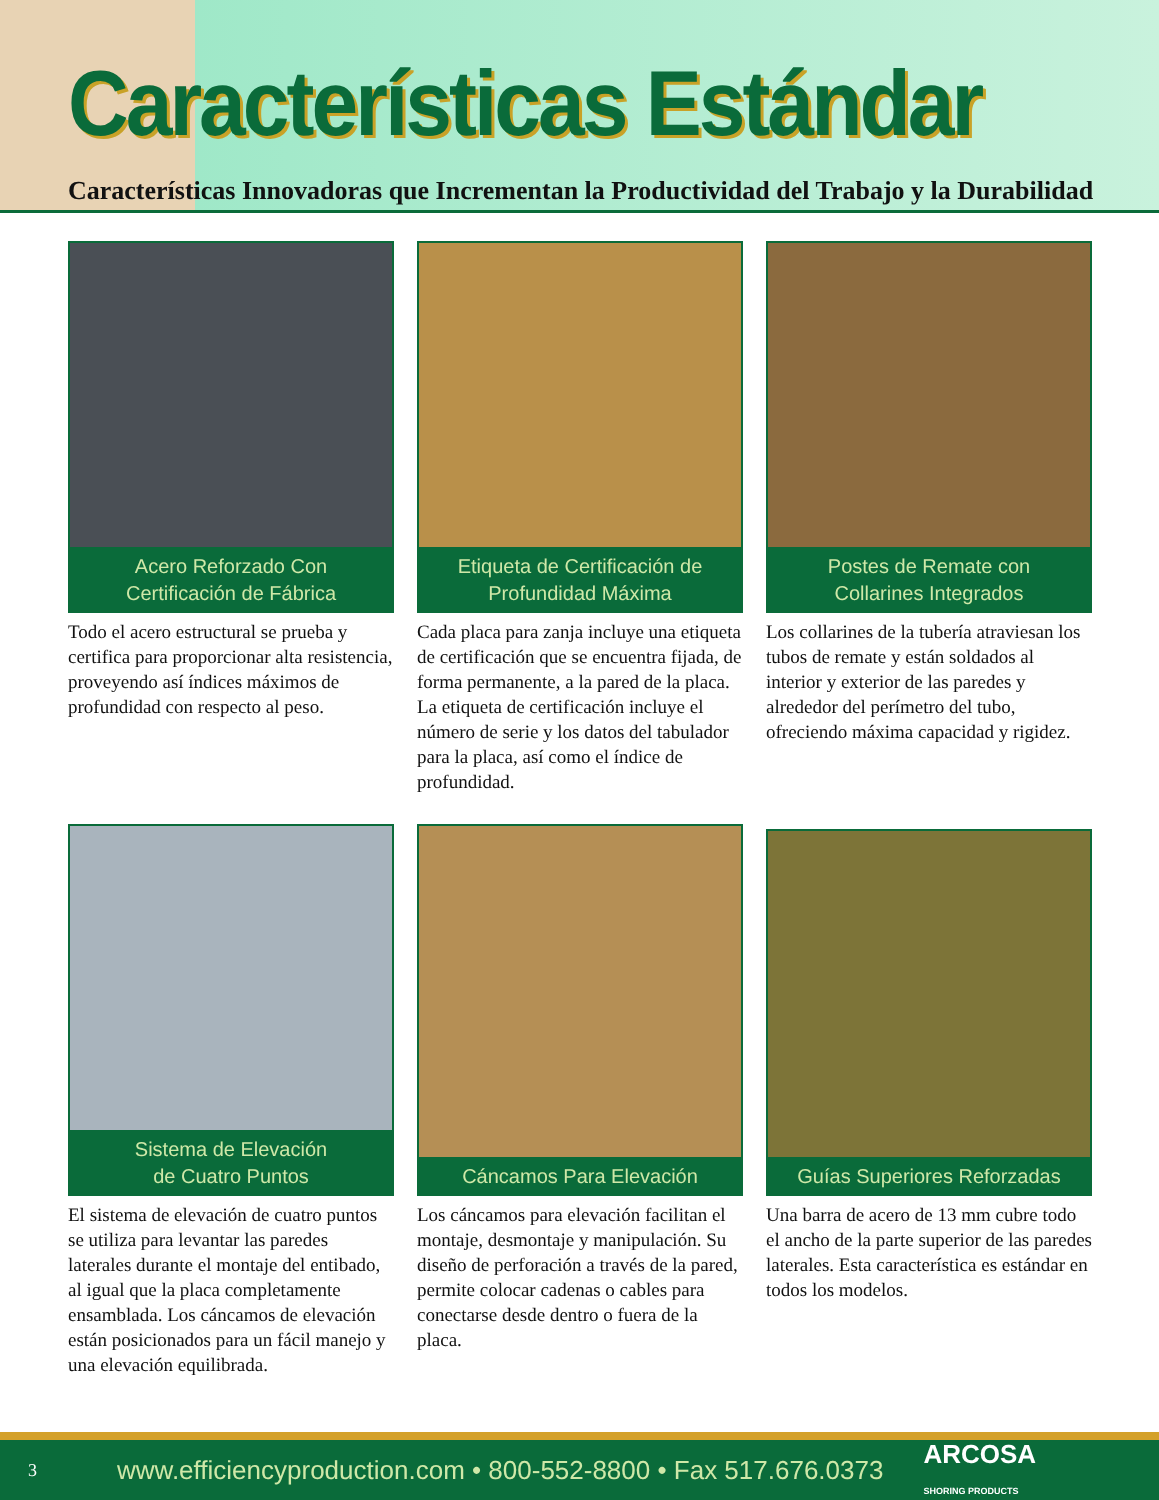Características Estándar
Características Innovadoras que Incrementan la Productividad del Trabajo y la Durabilidad
Acero Reforzado Con
Certificación de Fábrica
Todo el acero estructural se prueba y certifica para proporcionar alta resistencia, proveyendo así índices máximos de profundidad con respecto al peso.
Etiqueta de Certificación de
Profundidad Máxima
Cada placa para zanja incluye una etiqueta de certificación que se encuentra fijada, de forma permanente, a la pared de la placa. La etiqueta de certificación incluye el número de serie y los datos del tabulador para la placa, así como el índice de profundidad.
Postes de Remate con
Collarines Integrados
Los collarines de la tubería atraviesan los tubos de remate y están soldados al interior y exterior de las paredes y alrededor del perímetro del tubo, ofreciendo máxima capacidad y rigidez.
Sistema de Elevación
de Cuatro Puntos
El sistema de elevación de cuatro puntos se utiliza para levantar las paredes laterales durante el montaje del entibado, al igual que la placa completamente ensamblada. Los cáncamos de elevación están posicionados para un fácil manejo y una elevación equilibrada.
Cáncamos Para Elevación
Los cáncamos para elevación facilitan el montaje, desmontaje y manipulación. Su diseño de perforación a través de la pared, permite colocar cadenas o cables para conectarse desde dentro o fuera de la placa.
Guías Superiores Reforzadas
Una barra de acero de 13 mm cubre todo el ancho de la parte superior de las paredes laterales. Esta característica es estándar en todos los modelos.
3 www.efficiencyproduction.com • 800-552-8800 • Fax 517.676.0373 ARCOSA
SHORING PRODUCTS